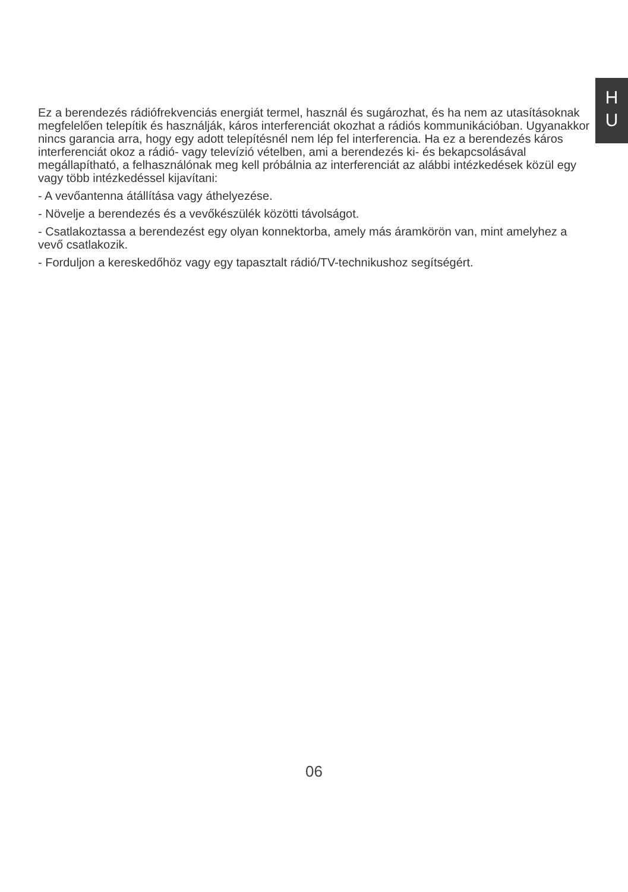H
U
Ez a berendezés rádiófrekvenciás energiát termel, használ és sugározhat, és ha nem az utasításoknak megfelelően telepítik és használják, káros interferenciát okozhat a rádiós kommunikációban. Ugyanakkor nincs garancia arra, hogy egy adott telepítésnél nem lép fel interferencia. Ha ez a berendezés káros interferenciát okoz a rádió- vagy televízió vételben, ami a berendezés ki- és bekapcsolásával megállapítható, a felhasználónak meg kell próbálnia az interferenciát az alábbi intézkedések közül egy vagy több intézkedéssel kijavítani:
- A vevőantenna átállítása vagy áthelyezése.
- Növelje a berendezés és a vevőkészülék közötti távolságot.
- Csatlakoztassa a berendezést egy olyan konnektorba, amely más áramkörön van, mint amelyhez a vevő csatlakozik.
- Forduljon a kereskedőhöz vagy egy tapasztalt rádió/TV-technikushoz segítségért.
06